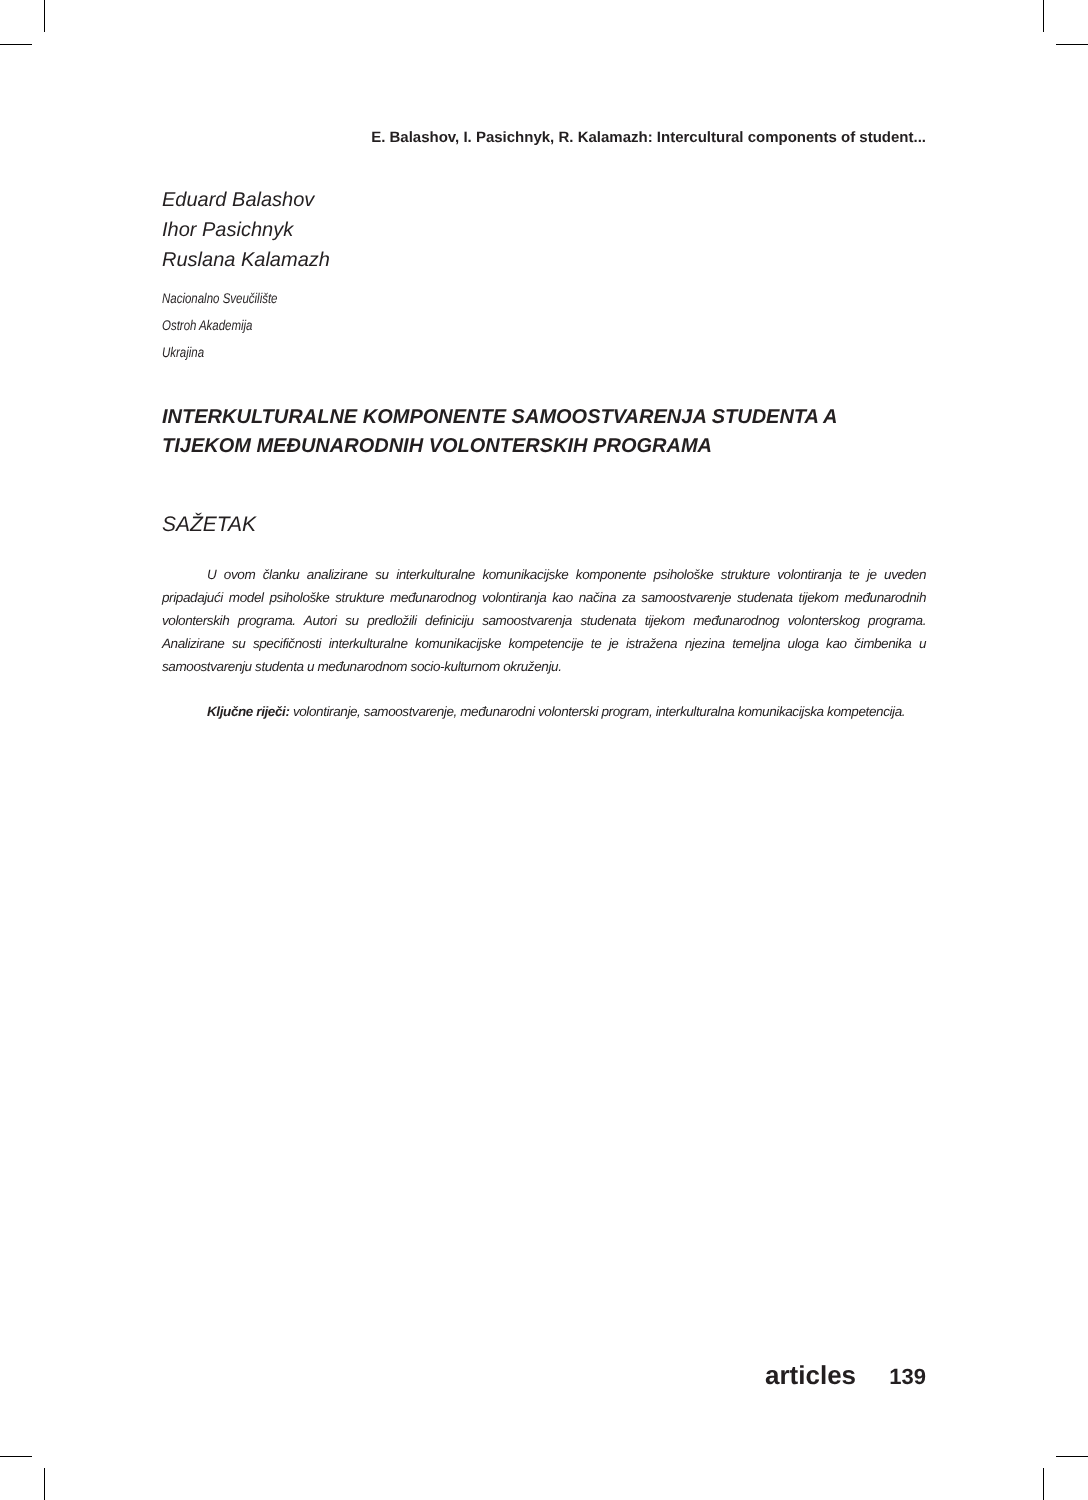E. Balashov, I. Pasichnyk, R. Kalamazh: Intercultural components of student...
Eduard Balashov
Ihor Pasichnyk
Ruslana Kalamazh
Nacionalno Sveučilište
Ostroh Akademija
Ukrajina
INTERKULTURALNE KOMPONENTE SAMOOSTVARENJA STUDENTA A TIJEKOM MEĐUNARODNIH VOLONTERSKIH PROGRAMA
SAŽETAK
U ovom članku analizirane su interkulturalne komunikacijske komponente psihološke strukture volontiranja te je uveden pripadajući model psihološke strukture međunarodnog volontiranja kao načina za samoostvarenje studenata tijekom međunarodnih volonterskih programa. Autori su predložili definiciju samoostvarenja studenata tijekom međunarodnog volonterskog programa. Analizirane su specifičnosti interkulturalne komunikacijske kompetencije te je istražena njezina temeljna uloga kao čimbenika u samoostvarenju studenta u međunarodnom socio-kulturnom okruženju.
Ključne riječi: volontiranje, samoostvarenje, međunarodni volonterski program, interkulturalna komunikacijska kompetencija.
articles 139